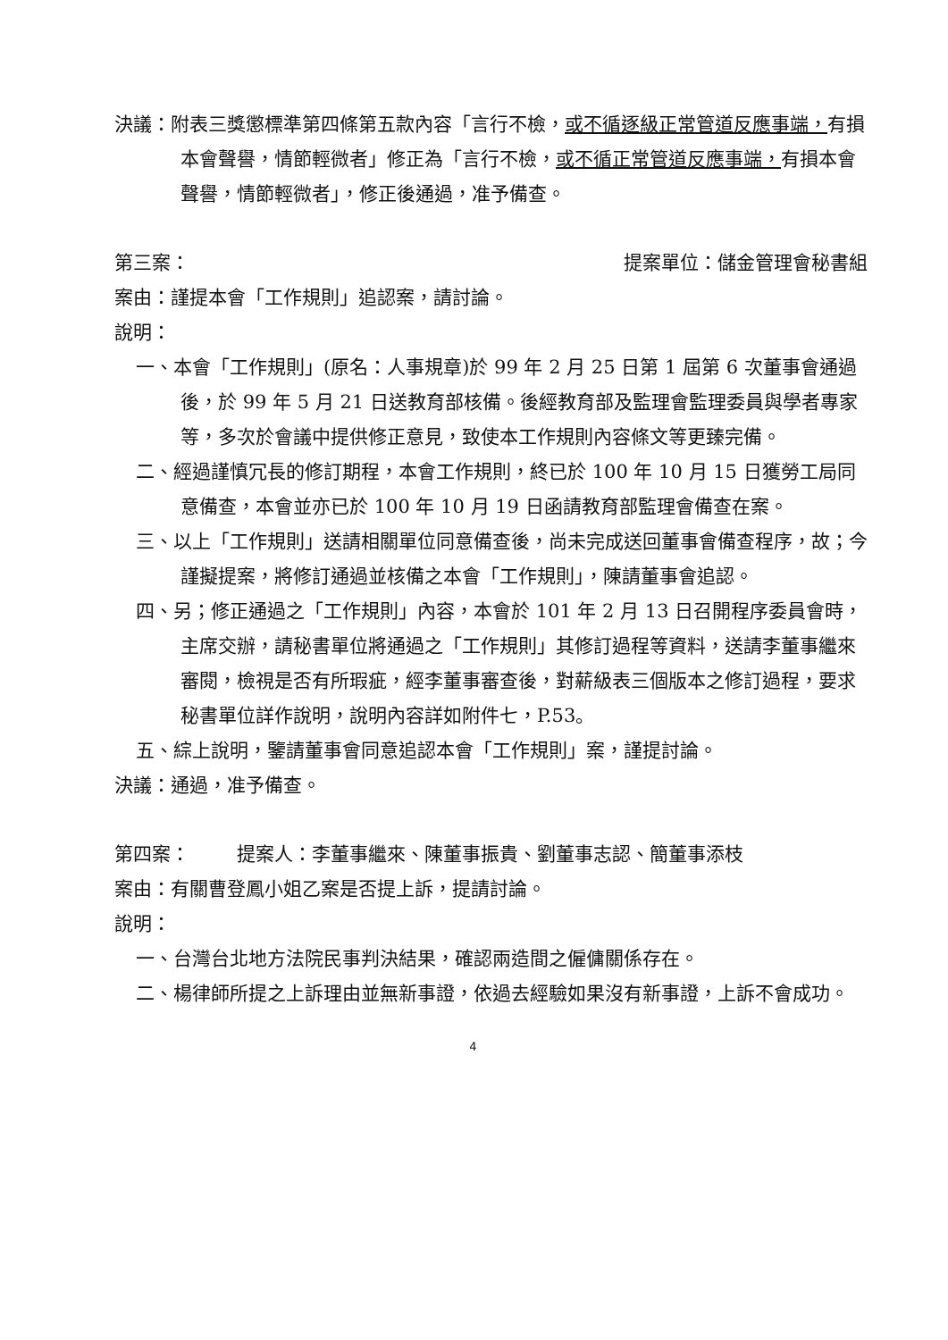決議：附表三獎懲標準第四條第五款內容「言行不檢，或不循逐級正常管道反應事端，有損本會聲譽，情節輕微者」修正為「言行不檢，或不循正常管道反應事端，有損本會聲譽，情節輕微者」，修正後通過，准予備查。
第三案： 提案單位：儲金管理會秘書組
案由：謹提本會「工作規則」追認案，請討論。
說明：
一、本會「工作規則」(原名：人事規章)於 99 年 2 月 25 日第 1 屆第 6 次董事會通過後，於 99 年 5 月 21 日送教育部核備。後經教育部及監理會監理委員與學者專家等，多次於會議中提供修正意見，致使本工作規則內容條文等更臻完備。
二、經過謹慎冗長的修訂期程，本會工作規則，終已於 100 年 10 月 15 日獲勞工局同意備查，本會並亦已於 100 年 10 月 19 日函請教育部監理會備查在案。
三、以上「工作規則」送請相關單位同意備查後，尚未完成送回董事會備查程序，故；今謹擬提案，將修訂通過並核備之本會「工作規則」，陳請董事會追認。
四、另；修正通過之「工作規則」內容，本會於 101 年 2 月 13 日召開程序委員會時，主席交辦，請秘書單位將通過之「工作規則」其修訂過程等資料，送請李董事繼來審閱，檢視是否有所瑕疵，經李董事審查後，對薪級表三個版本之修訂過程，要求秘書單位詳作說明，說明內容詳如附件七，P.53。
五、綜上說明，鑒請董事會同意追認本會「工作規則」案，謹提討論。
決議：通過，准予備查。
第四案： 提案人：李董事繼來、陳董事振貴、劉董事志認、簡董事添枝
案由：有關曹登鳳小姐乙案是否提上訴，提請討論。
說明：
一、台灣台北地方法院民事判決結果，確認兩造間之僱傭關係存在。
二、楊律師所提之上訴理由並無新事證，依過去經驗如果沒有新事證，上訴不會成功。
4